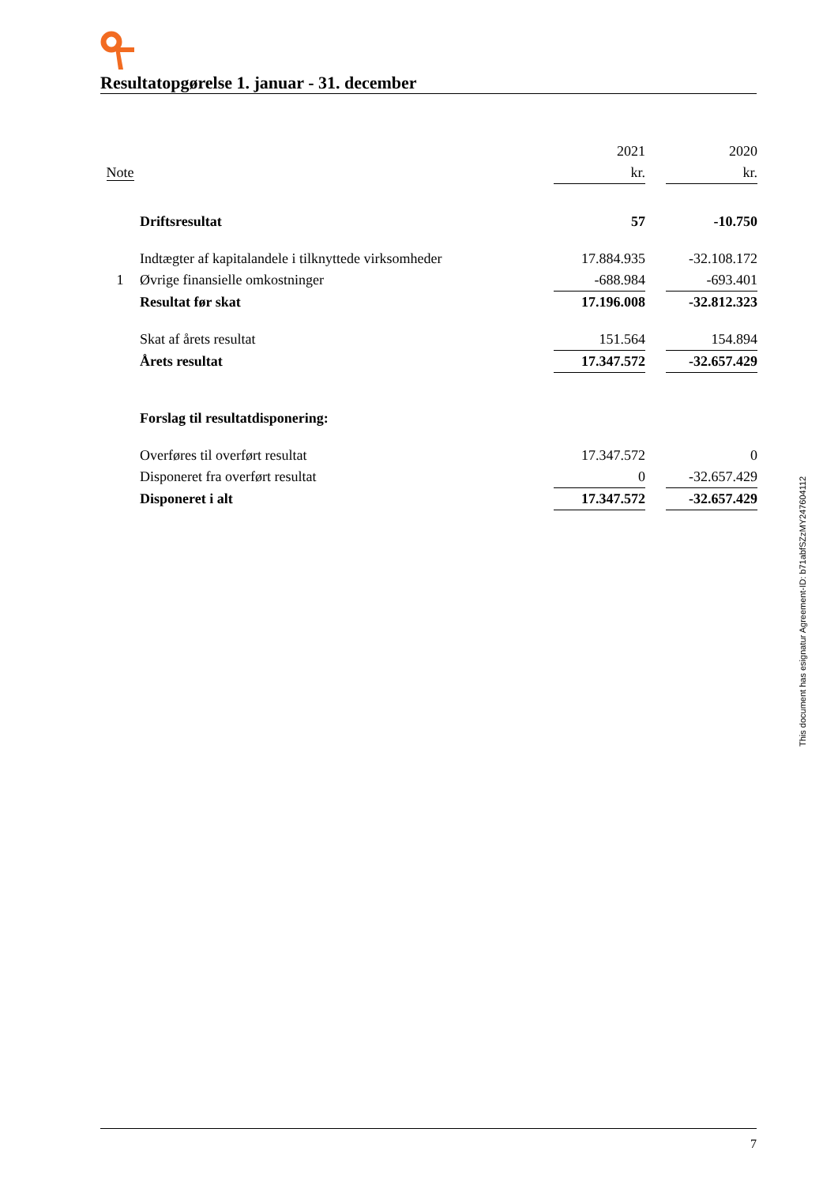Resultatopgørelse 1. januar - 31. december
| | | 2021 | | 2020 |
| Note | | kr. | | kr. |
| | Driftsresultat | 57 | | -10.750 |
| | Indtægter af kapitalandele i tilknyttede virksomheder | 17.884.935 | | -32.108.172 |
| 1 | Øvrige finansielle omkostninger | -688.984 | | -693.401 |
| | Resultat før skat | 17.196.008 | | -32.812.323 |
| | Skat af årets resultat | 151.564 | | 154.894 |
| | Årets resultat | 17.347.572 | | -32.657.429 |
| | Forslag til resultatdisponering: | | | |
| | Overføres til overført resultat | 17.347.572 | | 0 |
| | Disponeret fra overført resultat | 0 | | -32.657.429 |
| | Disponeret i alt | 17.347.572 | | -32.657.429 |
This document has esignatur Agreement-ID: b71abfSZzMY247604112
7